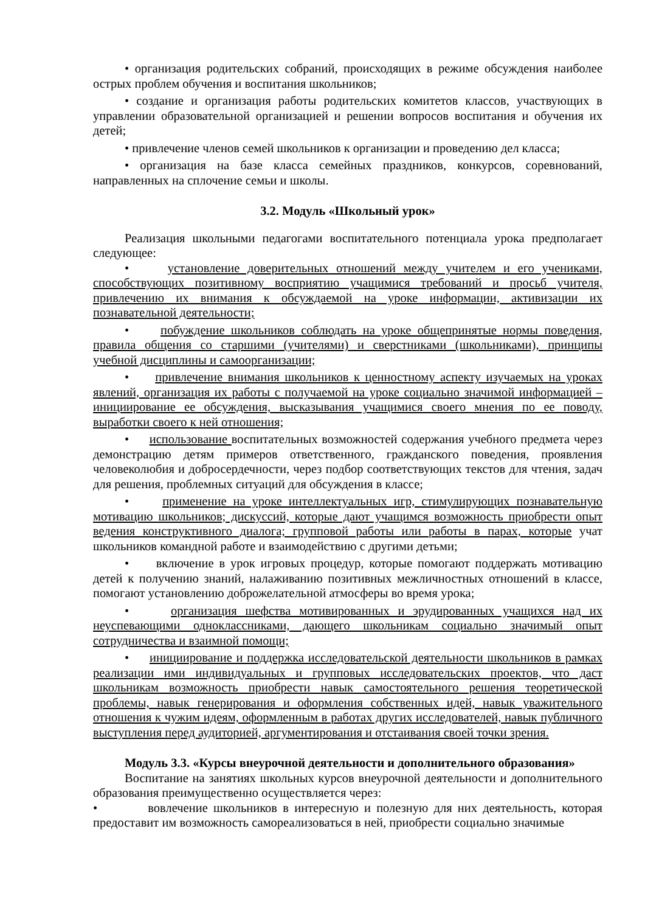• организация родительских собраний, происходящих в режиме обсуждения наиболее острых проблем обучения и воспитания школьников;
• создание и организация работы родительских комитетов классов, участвующих в управлении образовательной организацией и решении вопросов воспитания и обучения их детей;
• привлечение членов семей школьников к организации и проведению дел класса;
• организация на базе класса семейных праздников, конкурсов, соревнований, направленных на сплочение семьи и школы.
3.2. Модуль «Школьный урок»
Реализация школьными педагогами воспитательного потенциала урока предполагает следующее:
• установление доверительных отношений между учителем и его учениками, способствующих позитивному восприятию учащимися требований и просьб учителя, привлечению их внимания к обсуждаемой на уроке информации, активизации их познавательной деятельности;
• побуждение школьников соблюдать на уроке общепринятые нормы поведения, правила общения со старшими (учителями) и сверстниками (школьниками), принципы учебной дисциплины и самоорганизации;
• привлечение внимания школьников к ценностному аспекту изучаемых на уроках явлений, организация их работы с получаемой на уроке социально значимой информацией – инициирование ее обсуждения, высказывания учащимися своего мнения по ее поводу, выработки своего к ней отношения;
• использование воспитательных возможностей содержания учебного предмета через демонстрацию детям примеров ответственного, гражданского поведения, проявления человеколюбия и добросердечности, через подбор соответствующих текстов для чтения, задач для решения, проблемных ситуаций для обсуждения в классе;
• применение на уроке интеллектуальных игр, стимулирующих познавательную мотивацию школьников; дискуссий, которые дают учащимся возможность приобрести опыт ведения конструктивного диалога; групповой работы или работы в парах, которые учат школьников командной работе и взаимодействию с другими детьми;
• включение в урок игровых процедур, которые помогают поддержать мотивацию детей к получению знаний, налаживанию позитивных межличностных отношений в классе, помогают установлению доброжелательной атмосферы во время урока;
• организация шефства мотивированных и эрудированных учащихся над их неуспевающими одноклассниками, дающего школьникам социально значимый опыт сотрудничества и взаимной помощи;
• инициирование и поддержка исследовательской деятельности школьников в рамках реализации ими индивидуальных и групповых исследовательских проектов, что даст школьникам возможность приобрести навык самостоятельного решения теоретической проблемы, навык генерирования и оформления собственных идей, навык уважительного отношения к чужим идеям, оформленным в работах других исследователей, навык публичного выступления перед аудиторией, аргументирования и отстаивания своей точки зрения.
Модуль 3.3. «Курсы внеурочной деятельности и дополнительного образования»
Воспитание на занятиях школьных курсов внеурочной деятельности и дополнительного образования преимущественно осуществляется через:
• вовлечение школьников в интересную и полезную для них деятельность, которая предоставит им возможность самореализоваться в ней, приобрести социально значимые